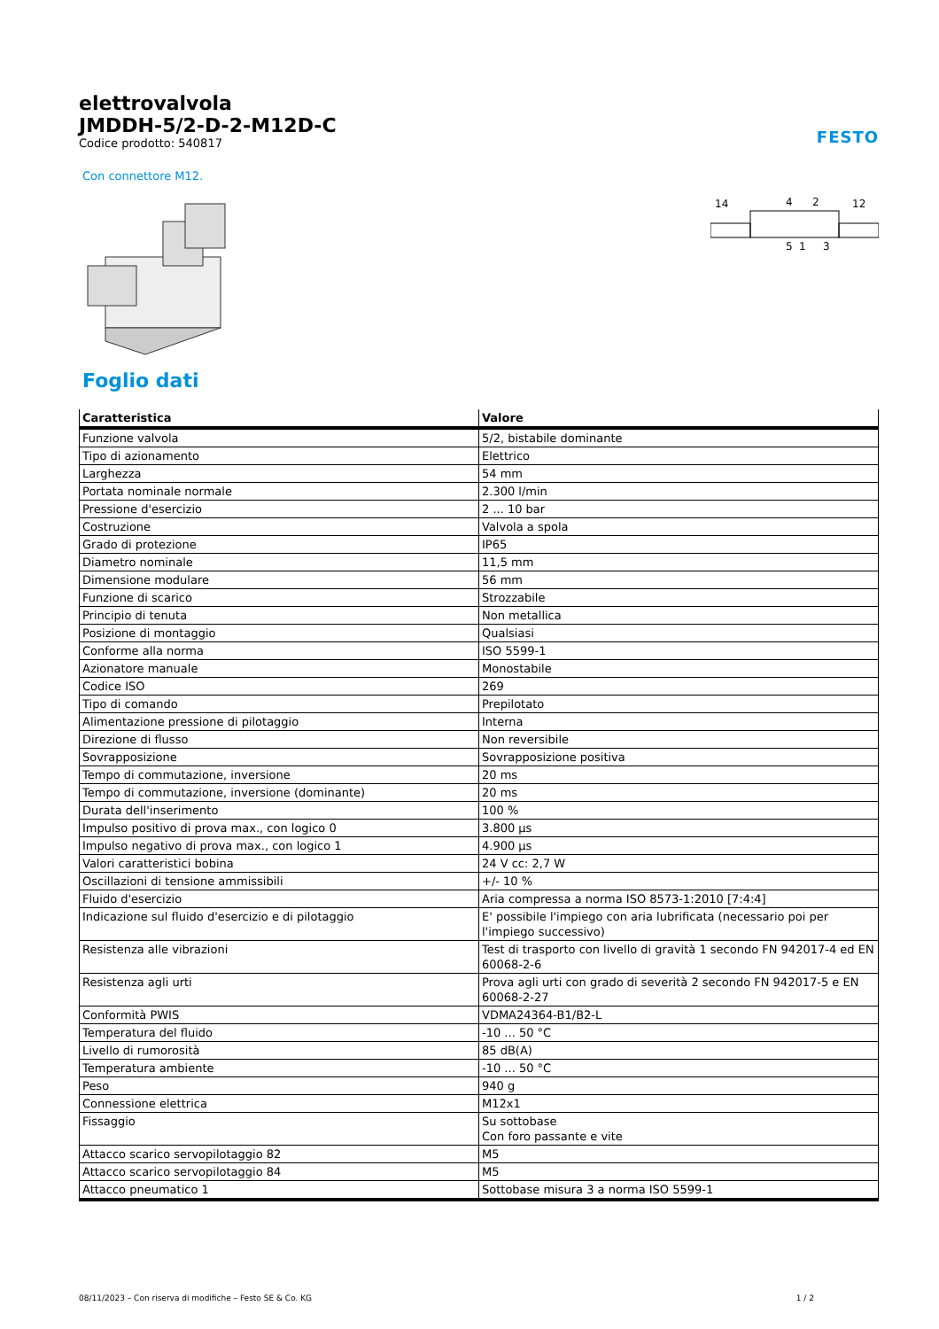elettrovalvola
JMDDH-5/2-D-2-M12D-C
Codice prodotto: 540817
FESTO
Con connettore M12.
14
4
2
12
5
1
3
Foglio dati
| Caratteristica | Valore |
| --- | --- |
| Funzione valvola | 5/2, bistabile dominante |
| Tipo di azionamento | Elettrico |
| Larghezza | 54 mm |
| Portata nominale normale | 2.300 l/min |
| Pressione d'esercizio | 2 ... 10 bar |
| Costruzione | Valvola a spola |
| Grado di protezione | IP65 |
| Diametro nominale | 11,5 mm |
| Dimensione modulare | 56 mm |
| Funzione di scarico | Strozzabile |
| Principio di tenuta | Non metallica |
| Posizione di montaggio | Qualsiasi |
| Conforme alla norma | ISO 5599-1 |
| Azionatore manuale | Monostabile |
| Codice ISO | 269 |
| Tipo di comando | Prepilotato |
| Alimentazione pressione di pilotaggio | Interna |
| Direzione di flusso | Non reversibile |
| Sovrapposizione | Sovrapposizione positiva |
| Tempo di commutazione, inversione | 20 ms |
| Tempo di commutazione, inversione (dominante) | 20 ms |
| Durata dell'inserimento | 100 % |
| Impulso positivo di prova max., con logico 0 | 3.800 µs |
| Impulso negativo di prova max., con logico 1 | 4.900 µs |
| Valori caratteristici bobina | 24 V cc: 2,7 W |
| Oscillazioni di tensione ammissibili | +/- 10 % |
| Fluido d'esercizio | Aria compressa a norma ISO 8573-1:2010 [7:4:4] |
| Indicazione sul fluido d'esercizio e di pilotaggio | E' possibile l'impiego con aria lubrificata (necessario poi per l'impiego successivo) |
| Resistenza alle vibrazioni | Test di trasporto con livello di gravità 1 secondo FN 942017-4 ed EN 60068-2-6 |
| Resistenza agli urti | Prova agli urti con grado di severità 2 secondo FN 942017-5 e EN 60068-2-27 |
| Conformità PWIS | VDMA24364-B1/B2-L |
| Temperatura del fluido | -10 ... 50 °C |
| Livello di rumorosità | 85 dB(A) |
| Temperatura ambiente | -10 ... 50 °C |
| Peso | 940 g |
| Connessione elettrica | M12x1 |
| Fissaggio | Su sottobase Con foro passante e vite |
| Attacco scarico servopilotaggio 82 | M5 |
| Attacco scarico servopilotaggio 84 | M5 |
| Attacco pneumatico 1 | Sottobase misura 3 a norma ISO 5599-1 |
08/11/2023 – Con riserva di modifiche – Festo SE & Co. KG 1 / 2